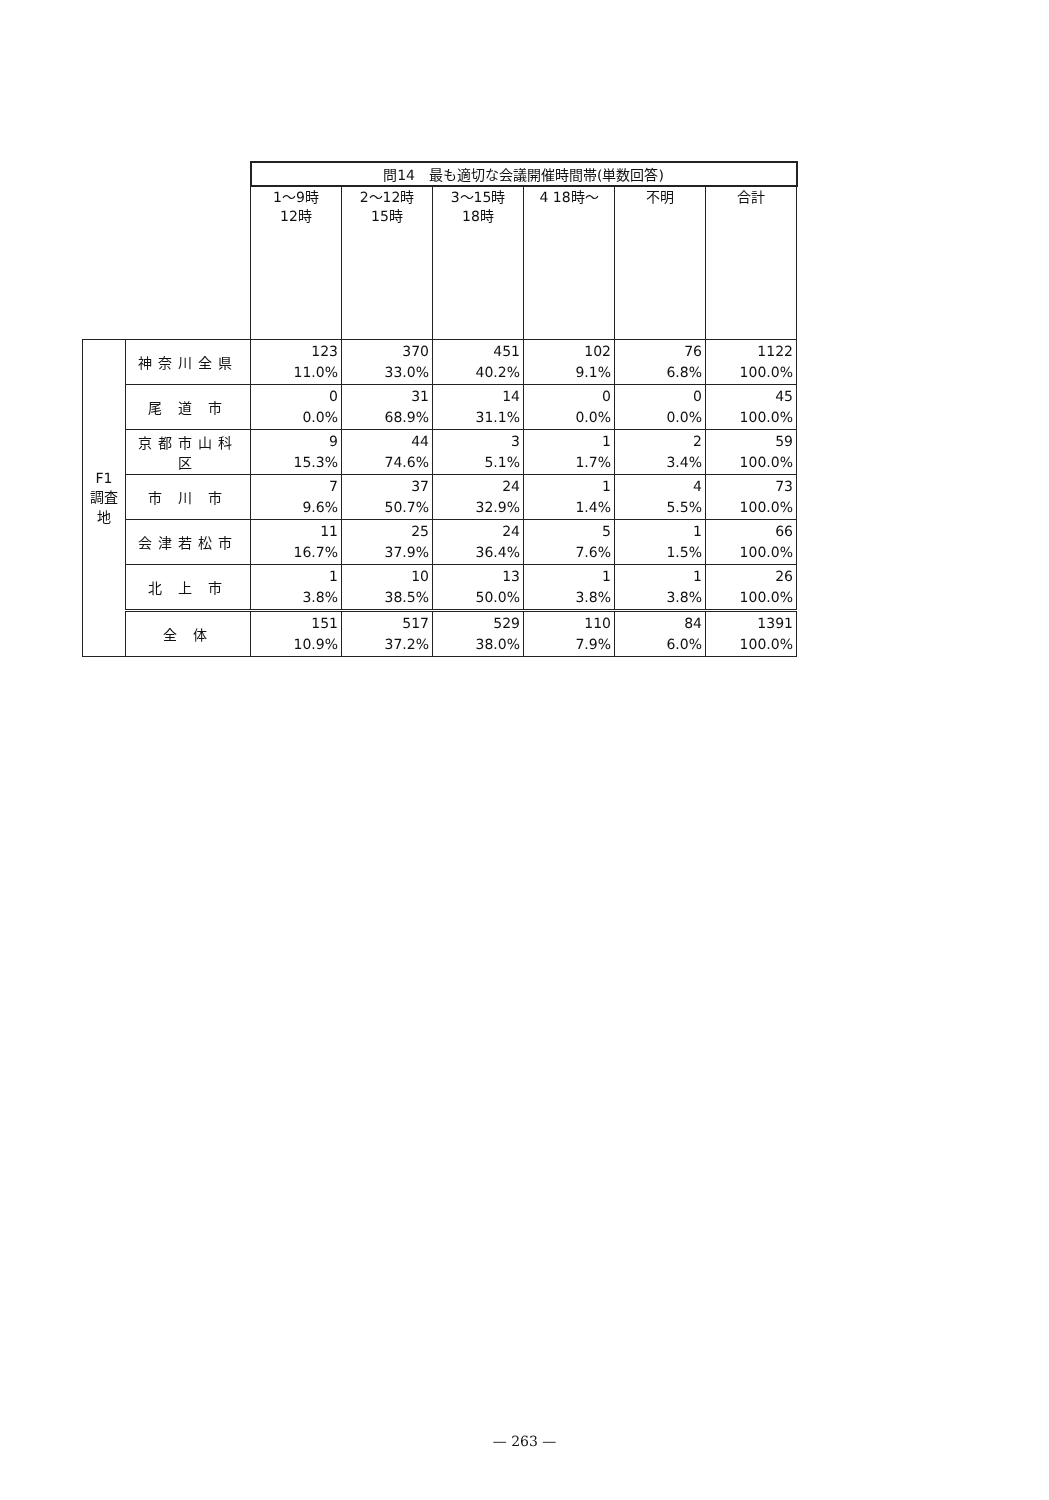| | | 問14 最も適切な会議開催時間帯(単数回答) | | | | | |
| --- | --- | --- | --- | --- | --- | --- | --- |
| | | 1～9時 12時 | 2～12時 15時 | 3～15時 18時 | 4 18時～ | 不明 | 合計 |
| F1 調査地 | 神奈川全県 | 123 11.0% | 370 33.0% | 451 40.2% | 102 9.1% | 76 6.8% | 1122 100.0% |
| | 尾 道 市 | 0 0.0% | 31 68.9% | 14 31.1% | 0 0.0% | 0 0.0% | 45 100.0% |
| | 京都市山科区 | 9 15.3% | 44 74.6% | 3 5.1% | 1 1.7% | 2 3.4% | 59 100.0% |
| | 市 川 市 | 7 9.6% | 37 50.7% | 24 32.9% | 1 1.4% | 4 5.5% | 73 100.0% |
| | 会津若松市 | 11 16.7% | 25 37.9% | 24 36.4% | 5 7.6% | 1 1.5% | 66 100.0% |
| | 北 上 市 | 1 3.8% | 10 38.5% | 13 50.0% | 1 3.8% | 1 3.8% | 26 100.0% |
| | 全 体 | 151 10.9% | 517 37.2% | 529 38.0% | 110 7.9% | 84 6.0% | 1391 100.0% |
— 263 —